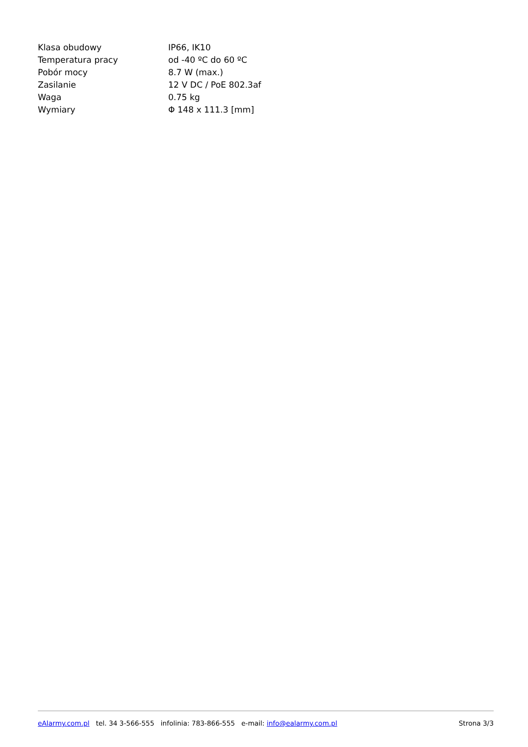| Klasa obudowy | IP66, IK10 |
| Temperatura pracy | od -40 ºC do 60 ºC |
| Pobór mocy | 8.7 W (max.) |
| Zasilanie | 12 V DC / PoE 802.3af |
| Waga | 0.75 kg |
| Wymiary | Φ 148 x 111.3 [mm] |
eAlarmy.com.pl tel. 34 3-566-555 infolinia: 783-866-555 e-mail: info@ealarmy.com.pl Strona 3/3